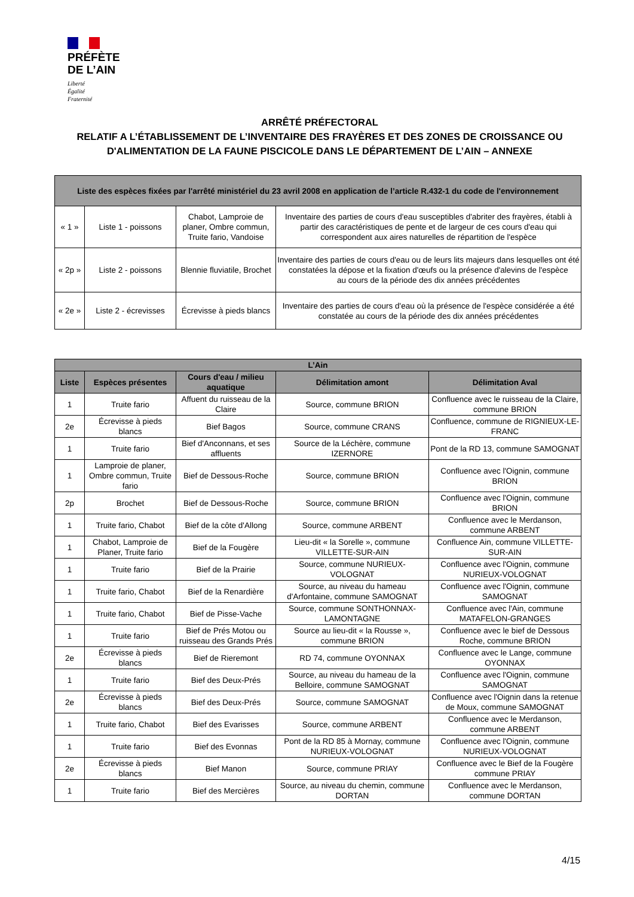PRÉFÈTE
DE L’AIN
Liberté
Égalité
Fraternité
ARRÊTÉ PRÉFECTORAL
RELATIF A L’ÉTABLISSEMENT DE L’INVENTAIRE DES FRAYÈRES ET DES ZONES DE CROISSANCE OU D'ALIMENTATION DE LA FAUNE PISCICOLE DANS LE DÉPARTEMENT DE L’AIN – ANNEXE
| Liste des espèces fixées par l'arrêté ministériel du 23 avril 2008 en application de l’article R.432-1 du code de l'environnement | | | |
| --- | --- | --- | --- |
| « 1 » | Liste 1 - poissons | Chabot, Lamproie de planer, Ombre commun, Truite fario, Vandoise | Inventaire des parties de cours d'eau susceptibles d'abriter des frayères, établi à partir des caractéristiques de pente et de largeur de ces cours d'eau qui correspondent aux aires naturelles de répartition de l'espèce |
| « 2p » | Liste 2 - poissons | Blennie fluviatile, Brochet | Inventaire des parties de cours d'eau ou de leurs lits majeurs dans lesquelles ont été constatées la dépose et la fixation d'œufs ou la présence d'alevins de l'espèce au cours de la période des dix années précédentes |
| « 2e » | Liste 2 - écrevisses | Écrevisse à pieds blancs | Inventaire des parties de cours d'eau où la présence de l'espèce considérée a été constatée au cours de la période des dix années précédentes |
| L’Ain | | | | |
| --- | --- | --- | --- | --- |
| Liste | Espèces présentes | Cours d'eau / milieu aquatique | Délimitation amont | Délimitation Aval |
| 1 | Truite fario | Affuent du ruisseau de la Claire | Source, commune BRION | Confluence avec le ruisseau de la Claire, commune BRION |
| 2e | Écrevisse à pieds blancs | Bief Bagos | Source, commune CRANS | Confluence, commune de RIGNIEUX-LE-FRANC |
| 1 | Truite fario | Bief d'Anconnans, et ses affluents | Source de la Léchère, commune IZERNORE | Pont de la RD 13, commune SAMOGNAT |
| 1 | Lamproie de planer, Ombre commun, Truite fario | Bief de Dessous-Roche | Source, commune BRION | Confluence avec l'Oignin, commune BRION |
| 2p | Brochet | Bief de Dessous-Roche | Source, commune BRION | Confluence avec l'Oignin, commune BRION |
| 1 | Truite fario, Chabot | Bief de la côte d'Allong | Source, commune ARBENT | Confluence avec le Merdanson, commune ARBENT |
| 1 | Chabot, Lamproie de Planer, Truite fario | Bief de la Fougère | Lieu-dit « la Sorelle », commune VILLETTE-SUR-AIN | Confluence Ain, commune VILLETTE-SUR-AIN |
| 1 | Truite fario | Bief de la Prairie | Source, commune NURIEUX-VOLOGNAT | Confluence avec l'Oignin, commune NURIEUX-VOLOGNAT |
| 1 | Truite fario, Chabot | Bief de la Renardière | Source, au niveau du hameau d'Arfontaine, commune SAMOGNAT | Confluence avec l'Oignin, commune SAMOGNAT |
| 1 | Truite fario, Chabot | Bief de Pisse-Vache | Source, commune SONTHONNAX-LAMONTAGNE | Confluence avec l'Ain, commune MATAFELON-GRANGES |
| 1 | Truite fario | Bief de Prés Motou ou ruisseau des Grands Prés | Source au lieu-dit « la Rousse », commune BRION | Confluence avec le bief de Dessous Roche, commune BRION |
| 2e | Écrevisse à pieds blancs | Bief de Rieremont | RD 74, commune OYONNAX | Confluence avec le Lange, commune OYONNAX |
| 1 | Truite fario | Bief des Deux-Prés | Source, au niveau du hameau de la Belloire, commune SAMOGNAT | Confluence avec l'Oignin, commune SAMOGNAT |
| 2e | Écrevisse à pieds blancs | Bief des Deux-Prés | Source, commune SAMOGNAT | Confluence avec l'Oignin dans la retenue de Moux, commune SAMOGNAT |
| 1 | Truite fario, Chabot | Bief des Evarisses | Source, commune ARBENT | Confluence avec le Merdanson, commune ARBENT |
| 1 | Truite fario | Bief des Evonnas | Pont de la RD 85 à Mornay, commune NURIEUX-VOLOGNAT | Confluence avec l'Oignin, commune NURIEUX-VOLOGNAT |
| 2e | Écrevisse à pieds blancs | Bief Manon | Source, commune PRIAY | Confluence avec le Bief de la Fougère commune PRIAY |
| 1 | Truite fario | Bief des Mercières | Source, au niveau du chemin, commune DORTAN | Confluence avec le Merdanson, commune DORTAN |
4/15